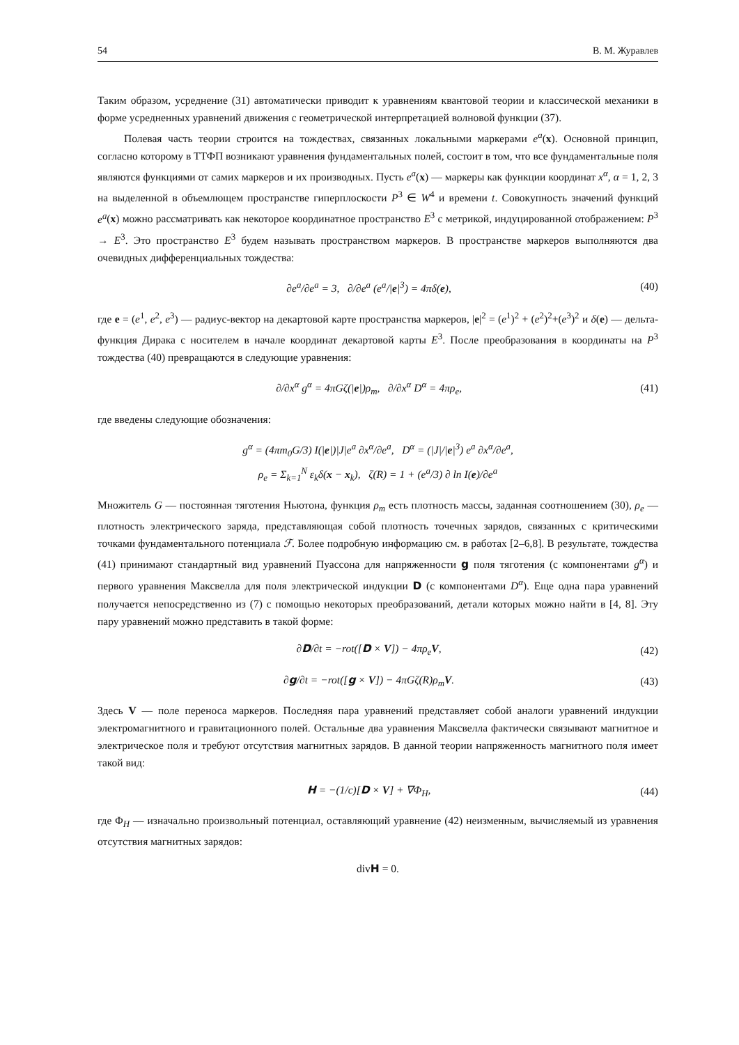54 В. М. Журавлев
Таким образом, усреднение (31) автоматически приводит к уравнениям квантовой теории и классической механики в форме усредненных уравнений движения с геометрической интерпретацией волновой функции (37).
Полевая часть теории строится на тождествах, связанных локальными маркерами e<sup>a</sup>(x). Основной принцип, согласно которому в ТТФП возникают уравнения фундаментальных полей, состоит в том, что все фундаментальные поля являются функциями от самих маркеров и их производных. Пусть e<sup>a</sup>(x) — маркеры как функции координат x<sup>α</sup>, α = 1, 2, 3 на выделенной в объемлющем пространстве гиперплоскости P<sup>3</sup> ∈ W<sup>4</sup> и времени t. Совокупность значений функций e<sup>a</sup>(x) можно рассматривать как некоторое координатное пространство E<sup>3</sup> с метрикой, индуцированной отображением: P<sup>3</sup> → E<sup>3</sup>. Это пространство E<sup>3</sup> будем называть пространством маркеров. В пространстве маркеров выполняются два очевидных дифференциальных тождества:
∂e<sup>a</sup>/∂e<sup>a</sup> = 3, ∂/∂e<sup>a</sup> (e<sup>a</sup>/|e|<sup>3</sup>) = 4πδ(e), (40)
где e = (e<sup>1</sup>, e<sup>2</sup>, e<sup>3</sup>) — радиус-вектор на декартовой карте пространства маркеров, |e|<sup>2</sup> = (e<sup>1</sup>)<sup>2</sup> + (e<sup>2</sup>)<sup>2</sup>+(e<sup>3</sup>)<sup>2</sup> и δ(e) — дельта-функция Дирака с носителем в начале координат декартовой карты E<sup>3</sup>. После преобразования в координаты на P<sup>3</sup> тождества (40) превращаются в следующие уравнения:
∂/∂x<sup>α</sup> g<sup>α</sup> = 4πGζ(|e|)ρ<sub>m</sub>, ∂/∂x<sup>α</sup> D<sup>α</sup> = 4πρ<sub>e</sub>, (41)
где введены следующие обозначения:
g<sup>α</sup> = (4πm<sub>0</sub>G/3) I(|e|)|J|e<sup>a</sup> ∂x<sup>α</sup>/∂e<sup>a</sup>, D<sup>α</sup> = (|J|/|e|<sup>3</sup>) e<sup>a</sup> ∂x<sup>α</sup>/∂e<sup>a</sup>,
ρ<sub>e</sub> = Σ<sub>k=1</sub><sup>N</sup> ε<sub>k</sub>δ(x − x<sub>k</sub>), ζ(R) = 1 + (e<sup>a</sup>/3) ∂ ln I(e)/∂e<sup>a</sup>
Множитель G — постоянная тяготения Ньютона, функция ρ<sub>m</sub> есть плотность массы, заданная соотношением (30), ρ<sub>e</sub> — плотность электрического заряда, представляющая собой плотность точечных зарядов, связанных с критическими точками фундаментального потенциала ℱ. Более подробную информацию см. в работах [2–6,8]. В результате, тождества (41) принимают стандартный вид уравнений Пуассона для напряженности g поля тяготения (с компонентами g<sup>α</sup>) и первого уравнения Максвелла для поля электрической индукции D (с компонентами D<sup>α</sup>). Еще одна пара уравнений получается непосредственно из (7) с помощью некоторых преобразований, детали которых можно найти в [4, 8]. Эту пару уравнений можно представить в такой форме:
∂D/∂t = −rot([D × V]) − 4πρ<sub>e</sub>V, (42)
∂g/∂t = −rot([g × V]) − 4πGζ(R)ρ<sub>m</sub>V. (43)
Здесь V — поле переноса маркеров. Последняя пара уравнений представляет собой аналоги уравнений индукции электромагнитного и гравитационного полей. Остальные два уравнения Максвелла фактически связывают магнитное и электрическое поля и требуют отсутствия магнитных зарядов. В данной теории напряженность магнитного поля имеет такой вид:
H = −(1/c)[D × V] + ∇Φ<sub>H</sub>, (44)
где Φ<sub>H</sub> — изначально произвольный потенциал, оставляющий уравнение (42) неизменным, вычисляемый из уравнения отсутствия магнитных зарядов:
divH = 0.